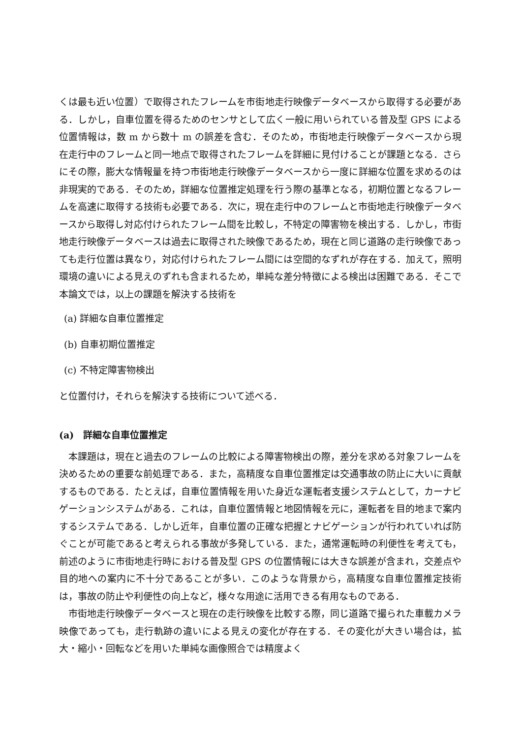くは最も近い位置）で取得されたフレームを市街地走行映像データベースから取得する必要がある．しかし，自車位置を得るためのセンサとして広く一般に用いられている普及型 GPS による位置情報は，数 m から数十 m の誤差を含む．そのため，市街地走行映像データベースから現在走行中のフレームと同一地点で取得されたフレームを詳細に見付けることが課題となる．さらにその際，膨大な情報量を持つ市街地走行映像データベースから一度に詳細な位置を求めるのは非現実的である．そのため，詳細な位置推定処理を行う際の基準となる，初期位置となるフレームを高速に取得する技術も必要である．次に，現在走行中のフレームと市街地走行映像データベースから取得し対応付けられたフレーム間を比較し，不特定の障害物を検出する．しかし，市街地走行映像データベースは過去に取得された映像であるため，現在と同じ道路の走行映像であっても走行位置は異なり，対応付けられたフレーム間には空間的なずれが存在する．加えて，照明環境の違いによる見えのずれも含まれるため，単純な差分特徴による検出は困難である．そこで本論文では，以上の課題を解決する技術を
(a) 詳細な自車位置推定
(b) 自車初期位置推定
(c) 不特定障害物検出
と位置付け，それらを解決する技術について述べる．
(a)　詳細な自車位置推定
本課題は，現在と過去のフレームの比較による障害物検出の際，差分を求める対象フレームを決めるための重要な前処理である．また，高精度な自車位置推定は交通事故の防止に大いに貢献するものである．たとえば，自車位置情報を用いた身近な運転者支援システムとして，カーナビゲーションシステムがある．これは，自車位置情報と地図情報を元に，運転者を目的地まで案内するシステムである．しかし近年，自車位置の正確な把握とナビゲーションが行われていれば防ぐことが可能であると考えられる事故が多発している．また，通常運転時の利便性を考えても，前述のように市街地走行時における普及型 GPS の位置情報には大きな誤差が含まれ，交差点や目的地への案内に不十分であることが多い．このような背景から，高精度な自車位置推定技術は，事故の防止や利便性の向上など，様々な用途に活用できる有用なものである．
市街地走行映像データベースと現在の走行映像を比較する際，同じ道路で撮られた車載カメラ映像であっても，走行軌跡の違いによる見えの変化が存在する．その変化が大きい場合は，拡大・縮小・回転などを用いた単純な画像照合では精度よく